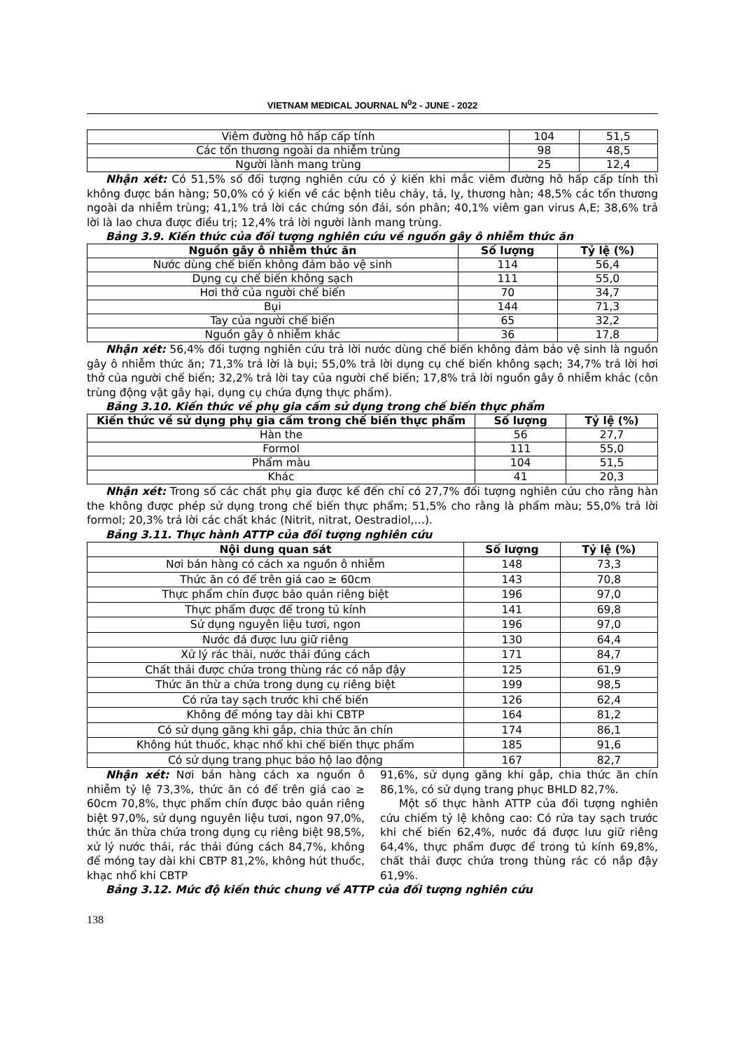VIETNAM MEDICAL JOURNAL N<sup>0</sup>2 - JUNE - 2022
| Viêm đường hô hấp cấp tính | 104 | 51,5 |
| Các tổn thương ngoài da nhiễm trùng | 98 | 48,5 |
| Người lành mang trùng | 25 | 12,4 |
Nhận xét: Có 51,5% số đối tượng nghiên cứu có ý kiến khi mắc viêm đường hô hấp cấp tính thì không được bán hàng; 50,0% có ý kiến về các bệnh tiêu chảy, tả, lỵ, thương hàn; 48,5% các tổn thương ngoài da nhiễm trùng; 41,1% trả lời các chứng són đái, són phân; 40,1% viêm gan virus A,E; 38,6% trả lời là lao chưa được điều trị; 12,4% trả lời người lành mang trùng.
Bảng 3.9. Kiến thức của đối tượng nghiên cứu về nguồn gây ô nhiễm thức ăn
| Nguồn gây ô nhiễm thức ăn | Số lượng | Tỷ lệ (%) |
| --- | --- | --- |
| Nước dùng chế biến không đảm bảo vệ sinh | 114 | 56,4 |
| Dụng cụ chế biến không sạch | 111 | 55,0 |
| Hơi thở của người chế biến | 70 | 34,7 |
| Bụi | 144 | 71,3 |
| Tay của người chế biến | 65 | 32,2 |
| Nguồn gây ô nhiễm khác | 36 | 17,8 |
Nhận xét: 56,4% đối tượng nghiên cứu trả lời nước dùng chế biến không đảm bảo vệ sinh là nguồn gây ô nhiễm thức ăn; 71,3% trả lời là bụi; 55,0% trả lời dụng cụ chế biến không sạch; 34,7% trả lời hơi thở của người chế biến; 32,2% trả lời tay của người chế biến; 17,8% trả lời nguồn gây ô nhiễm khác (côn trùng động vật gây hại, dụng cụ chứa đựng thực phẩm).
Bảng 3.10. Kiến thức về phụ gia cấm sử dụng trong chế biến thực phẩm
| Kiến thức về sử dụng phụ gia cấm trong chế biến thực phẩm | Số lượng | Tỷ lệ (%) |
| --- | --- | --- |
| Hàn the | 56 | 27,7 |
| Formol | 111 | 55,0 |
| Phẩm màu | 104 | 51,5 |
| Khác | 41 | 20,3 |
Nhận xét: Trong số các chất phụ gia được kể đến chỉ có 27,7% đối tượng nghiên cứu cho rằng hàn the không được phép sử dụng trong chế biến thực phẩm; 51,5% cho rằng là phẩm màu; 55,0% trả lời formol; 20,3% trả lời các chất khác (Nitrit, nitrat, Oestradiol,…).
Bảng 3.11. Thực hành ATTP của đối tượng nghiên cứu
| Nội dung quan sát | Số lượng | Tỷ lệ (%) |
| --- | --- | --- |
| Nơi bán hàng có cách xa nguồn ô nhiễm | 148 | 73,3 |
| Thức ăn có để trên giá cao ≥ 60cm | 143 | 70,8 |
| Thực phẩm chín được bảo quản riêng biệt | 196 | 97,0 |
| Thực phẩm được để trong tủ kính | 141 | 69,8 |
| Sử dụng nguyên liệu tươi, ngon | 196 | 97,0 |
| Nước đá được lưu giữ riêng | 130 | 64,4 |
| Xử lý rác thải, nước thải đúng cách | 171 | 84,7 |
| Chất thải được chứa trong thùng rác có nắp đậy | 125 | 61,9 |
| Thức ăn thừ a chứa trong dụng cụ riêng biệt | 199 | 98,5 |
| Có rửa tay sạch trước khi chế biến | 126 | 62,4 |
| Không để móng tay dài khi CBTP | 164 | 81,2 |
| Có sử dụng găng khi gắp, chia thức ăn chín | 174 | 86,1 |
| Không hút thuốc, khạc nhổ khi chế biến thực phẩm | 185 | 91,6 |
| Có sử dụng trang phục bảo hộ lao động | 167 | 82,7 |
Nhận xét: Nơi bán hàng cách xa nguồn ô nhiễm tỷ lệ 73,3%, thức ăn có để trên giá cao ≥ 60cm 70,8%, thực phẩm chín được bảo quản riêng biệt 97,0%, sử dụng nguyên liệu tươi, ngon 97,0%, thức ăn thừa chứa trong dụng cụ riêng biệt 98,5%, xử lý nước thải, rác thải đúng cách 84,7%, không để móng tay dài khi CBTP 81,2%, không hút thuốc, khạc nhổ khi CBTP
91,6%, sử dụng găng khi gắp, chia thức ăn chín 86,1%, có sử dụng trang phục BHLD 82,7%.
Một số thực hành ATTP của đối tượng nghiên cứu chiếm tỷ lệ không cao: Có rửa tay sạch trước khi chế biến 62,4%, nước đá được lưu giữ riêng 64,4%, thực phẩm được để trong tủ kính 69,8%, chất thải được chứa trong thùng rác có nắp đậy 61,9%.
Bảng 3.12. Mức độ kiến thức chung về ATTP của đối tượng nghiên cứu
138